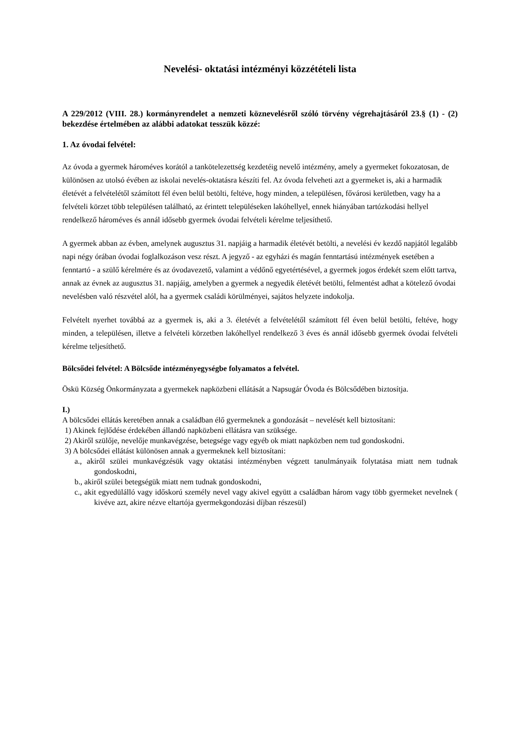Nevelési- oktatási intézményi közzétételi lista
A 229/2012 (VIII. 28.) kormányrendelet a nemzeti köznevelésről szóló törvény végrehajtásáról 23.§ (1) - (2) bekezdése értelmében az alábbi adatokat tesszük közzé:
1. Az óvodai felvétel:
Az óvoda a gyermek hároméves korától a tankötelezettség kezdetéig nevelő intézmény, amely a gyermeket fokozatosan, de különösen az utolsó évében az iskolai nevelés-oktatásra készíti fel. Az óvoda felveheti azt a gyermeket is, aki a harmadik életévét a felvételétől számított fél éven belül betölti, feltéve, hogy minden, a településen, fővárosi kerületben, vagy ha a felvételi körzet több településen található, az érintett településeken lakóhellyel, ennek hiányában tartózkodási hellyel rendelkező hároméves és annál idősebb gyermek óvodai felvételi kérelme teljesíthető.
A gyermek abban az évben, amelynek augusztus 31. napjáig a harmadik életévét betölti, a nevelési év kezdő napjától legalább napi négy órában óvodai foglalkozáson vesz részt. A jegyző - az egyházi és magán fenntartású intézmények esetében a fenntartó - a szülő kérelmére és az óvodavezető, valamint a védőnő egyetértésével, a gyermek jogos érdekét szem előtt tartva, annak az évnek az augusztus 31. napjáig, amelyben a gyermek a negyedik életévét betölti, felmentést adhat a kötelező óvodai nevelésben való részvétel alól, ha a gyermek családi körülményei, sajátos helyzete indokolja.
Felvételt nyerhet továbbá az a gyermek is, aki a 3. életévét a felvételétől számított fél éven belül betölti, feltéve, hogy minden, a településen, illetve a felvételi körzetben lakóhellyel rendelkező 3 éves és annál idősebb gyermek óvodai felvételi kérelme teljesíthető.
Bölcsődei felvétel: A Bölcsőde intézményegységbe folyamatos a felvétel.
Öskü Község Önkormányzata a gyermekek napközbeni ellátását a Napsugár Óvoda és Bölcsődében biztosítja.
I.)
A bölcsődei ellátás keretében annak a családban élő gyermeknek a gondozását – nevelését kell biztosítani:
1) Akinek fejlődése érdekében állandó napközbeni ellátásra van szüksége.
2) Akiről szülője, nevelője munkavégzése, betegsége vagy egyéb ok miatt napközben nem tud gondoskodni.
3) A bölcsődei ellátást különösen annak a gyermeknek kell biztosítani:
a., akiről szülei munkavégzésük vagy oktatási intézményben végzett tanulmányaik folytatása miatt nem tudnak gondoskodni,
b., akiről szülei betegségük miatt nem tudnak gondoskodni,
c., akit egyedülálló vagy időskorú személy nevel vagy akivel együtt a családban három vagy több gyermeket nevelnek ( kivéve azt, akire nézve eltartója gyermekgondozási díjban részesül)